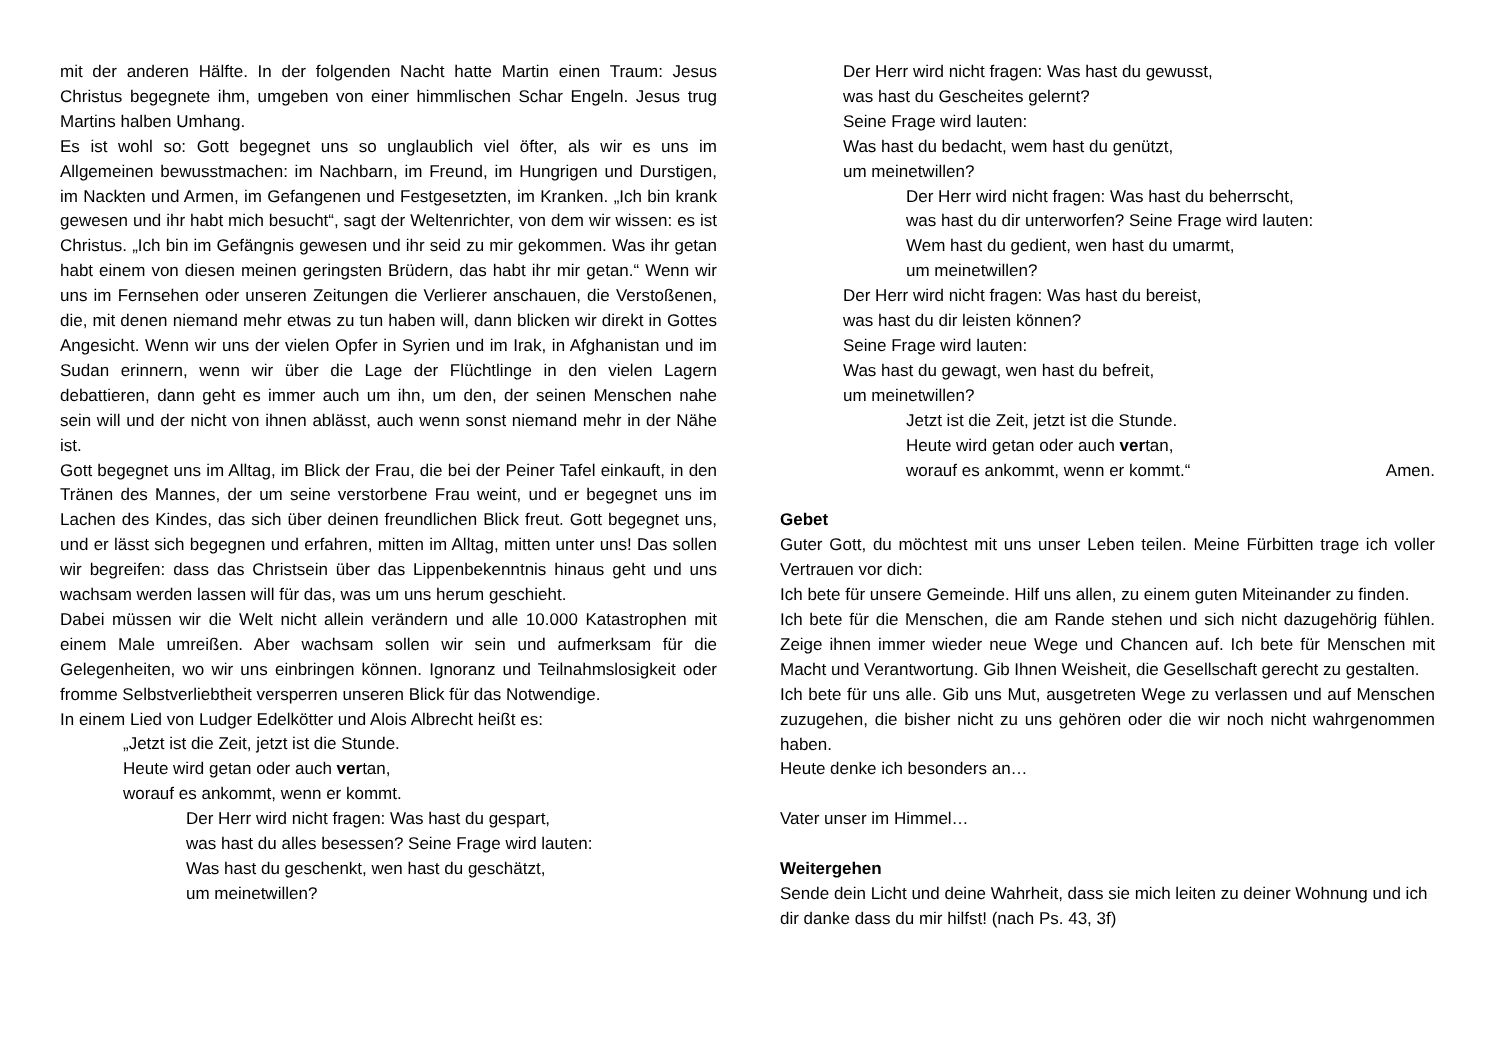mit der anderen Hälfte. In der folgenden Nacht hatte Martin einen Traum: Jesus Christus begegnete ihm, umgeben von einer himmlischen Schar Engeln. Jesus trug Martins halben Umhang.
Es ist wohl so: Gott begegnet uns so unglaublich viel öfter, als wir es uns im Allgemeinen bewusstmachen: im Nachbarn, im Freund, im Hungrigen und Durstigen, im Nackten und Armen, im Gefangenen und Festgesetzten, im Kranken. „Ich bin krank gewesen und ihr habt mich besucht“, sagt der Weltenrichter, von dem wir wissen: es ist Christus. „Ich bin im Gefängnis gewesen und ihr seid zu mir gekommen. Was ihr getan habt einem von diesen meinen geringsten Brüdern, das habt ihr mir getan.“ Wenn wir uns im Fernsehen oder unseren Zeitungen die Verlierer anschauen, die Verstoßenen, die, mit denen niemand mehr etwas zu tun haben will, dann blicken wir direkt in Gottes Angesicht. Wenn wir uns der vielen Opfer in Syrien und im Irak, in Afghanistan und im Sudan erinnern, wenn wir über die Lage der Flüchtlinge in den vielen Lagern debattieren, dann geht es immer auch um ihn, um den, der seinen Menschen nahe sein will und der nicht von ihnen ablässt, auch wenn sonst niemand mehr in der Nähe ist.
Gott begegnet uns im Alltag, im Blick der Frau, die bei der Peiner Tafel einkauft, in den Tränen des Mannes, der um seine verstorbene Frau weint, und er begegnet uns im Lachen des Kindes, das sich über deinen freundlichen Blick freut. Gott begegnet uns, und er lässt sich begegnen und erfahren, mitten im Alltag, mitten unter uns! Das sollen wir begreifen: dass das Christsein über das Lippenbekenntnis hinaus geht und uns wachsam werden lassen will für das, was um uns herum geschieht.
Dabei müssen wir die Welt nicht allein verändern und alle 10.000 Katastrophen mit einem Male umreißen. Aber wachsam sollen wir sein und aufmerksam für die Gelegenheiten, wo wir uns einbringen können. Ignoranz und Teilnahmslosigkeit oder fromme Selbstverliebtheit versperren unseren Blick für das Notwendige.
In einem Lied von Ludger Edelkötter und Alois Albrecht heißt es:
„Jetzt ist die Zeit, jetzt ist die Stunde.
Heute wird getan oder auch vertan,
worauf es ankommt, wenn er kommt.
Der Herr wird nicht fragen: Was hast du gespart,
was hast du alles besessen? Seine Frage wird lauten:
Was hast du geschenkt, wen hast du geschätzt,
um meinetwillen?
Der Herr wird nicht fragen: Was hast du gewusst,
was hast du Gescheites gelernt?
Seine Frage wird lauten:
Was hast du bedacht, wem hast du genützt,
um meinetwillen?
Der Herr wird nicht fragen: Was hast du beherrscht,
was hast du dir unterworfen? Seine Frage wird lauten:
Wem hast du gedient, wen hast du umarmt,
um meinetwillen?
Der Herr wird nicht fragen: Was hast du bereist,
was hast du dir leisten können?
Seine Frage wird lauten:
Was hast du gewagt, wen hast du befreit,
um meinetwillen?
Jetzt ist die Zeit, jetzt ist die Stunde.
Heute wird getan oder auch vertan,
worauf es ankommt, wenn er kommt.“ Amen.
Gebet
Guter Gott, du möchtest mit uns unser Leben teilen. Meine Fürbitten trage ich voller Vertrauen vor dich:
Ich bete für unsere Gemeinde. Hilf uns allen, zu einem guten Miteinander zu finden.
Ich bete für die Menschen, die am Rande stehen und sich nicht dazugehörig fühlen. Zeige ihnen immer wieder neue Wege und Chancen auf. Ich bete für Menschen mit Macht und Verantwortung. Gib Ihnen Weisheit, die Gesellschaft gerecht zu gestalten.
Ich bete für uns alle. Gib uns Mut, ausgetreten Wege zu verlassen und auf Menschen zuzugehen, die bisher nicht zu uns gehören oder die wir noch nicht wahrgenommen haben.
Heute denke ich besonders an…
Vater unser im Himmel…
Weitergehen
Sende dein Licht und deine Wahrheit, dass sie mich leiten zu deiner Wohnung und ich dir danke dass du mir hilfst! (nach Ps. 43, 3f)